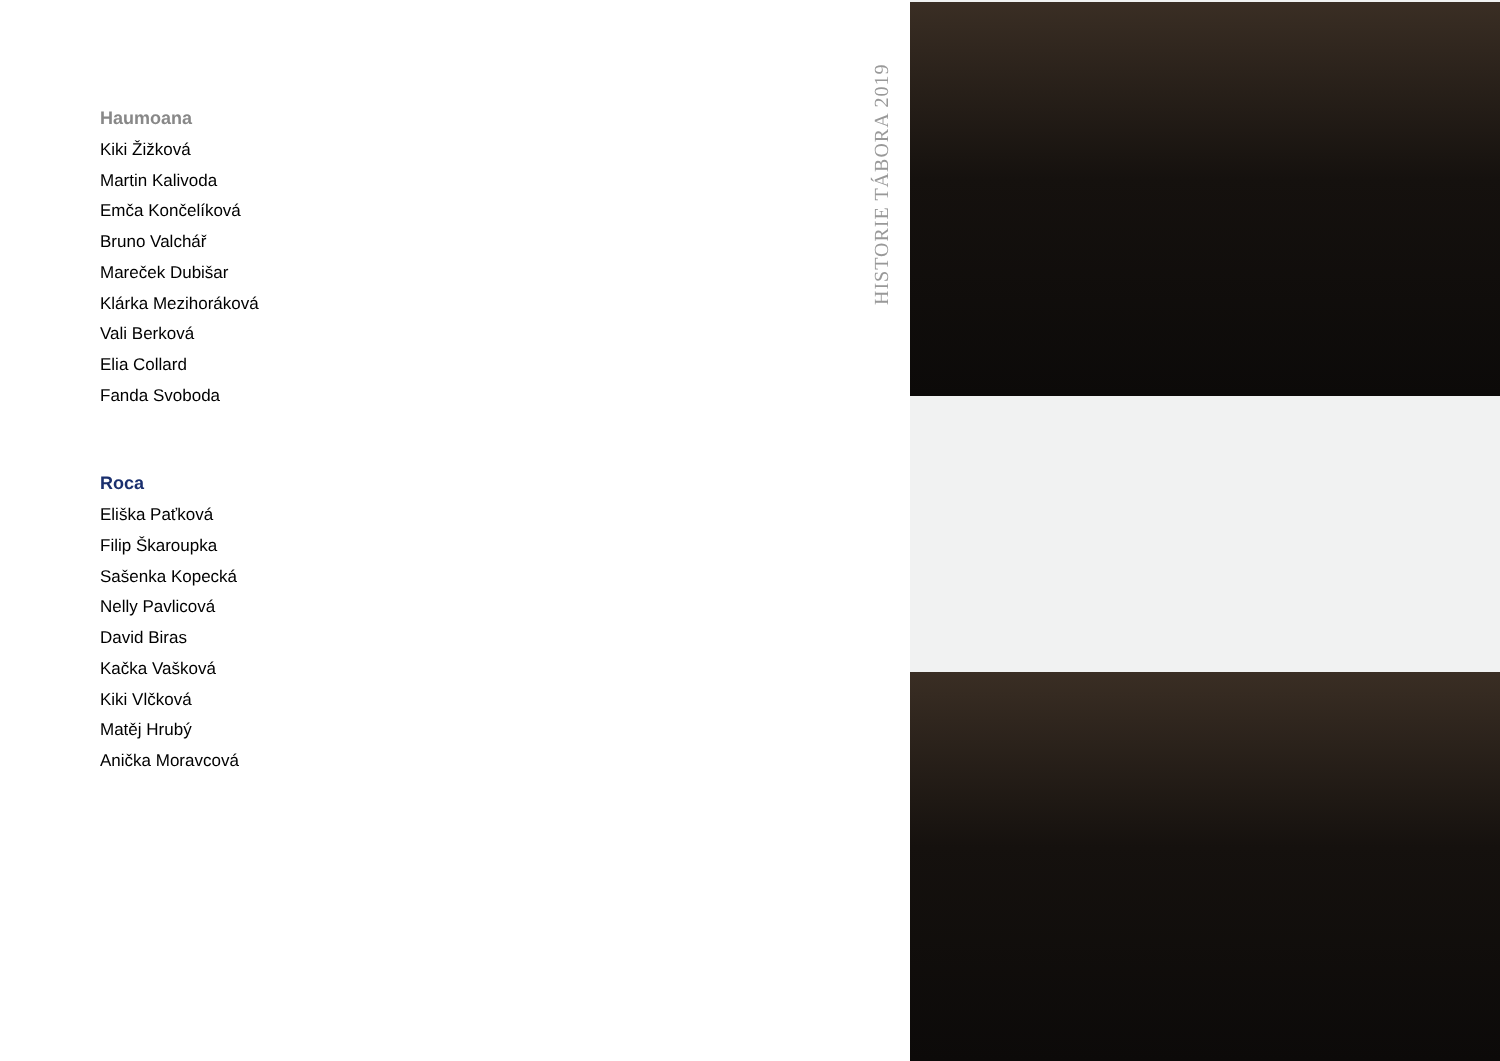Haumoana
Kiki Žižková
Martin Kalivoda
Emča Končelíková
Bruno Valchář
Mareček Dubišar
Klárka Mezihoráková
Vali Berková
Elia Collard
Fanda Svoboda
Roca
Eliška Paťková
Filip Škaroupka
Sašenka Kopecká
Nelly Pavlicová
David Biras
Kačka Vašková
Kiki Vlčková
Matěj Hrubý
Anička Moravcová
HISTORIE TÁBORA 2019